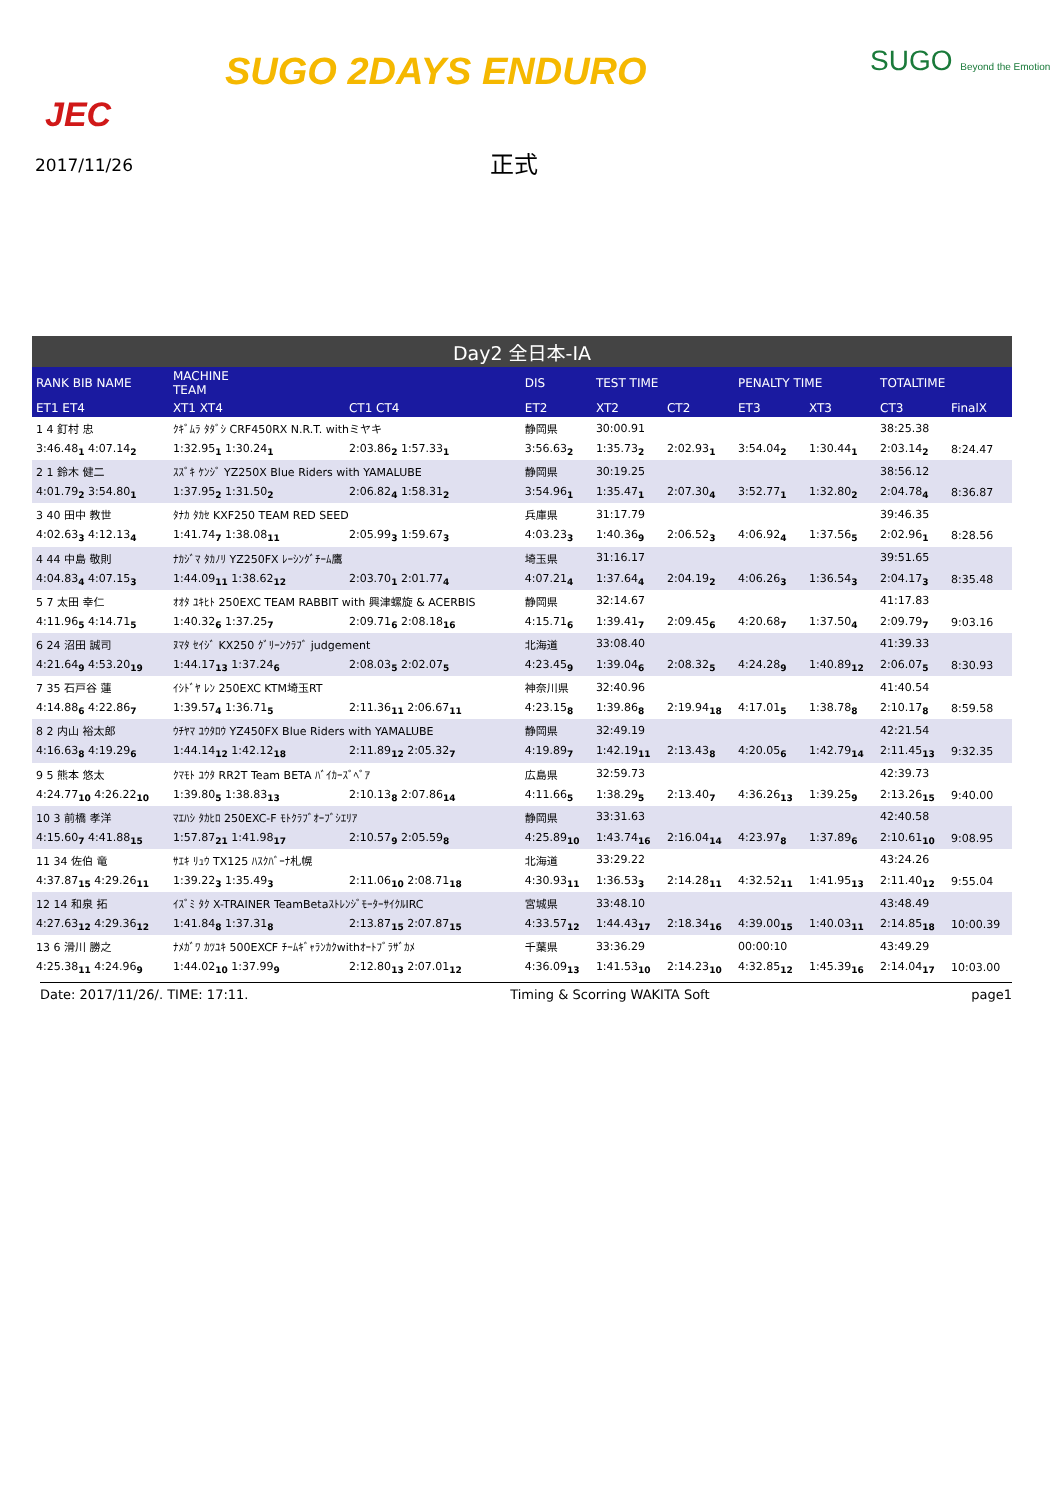SUGO 2DAYS ENDURO SUGO Beyond the Emotion
JEC
2017/11/26 正式
Day2 全日本-IA
| RANK BIB NAME | MACHINE TEAM | | DIS | TEST TIME | | PENALTY TIME | | TOTALTIME | |
| --- | --- | --- | --- | --- | --- | --- | --- | --- | --- |
| ET1 ET4 | XT1 XT4 | CT1 CT4 | ET2 | XT2 | CT2 | ET3 | XT3 | CT3 | FinalX |
| 1 4 釘村 忠 | ｸｷﾞﾑﾗ ﾀﾀﾞｼ CRF450RX N.R.T. withミヤキ | | 静岡県 | 30:00.91 | | | | 38:25.38 | |
| 3:46.48<sub>1</sub> 4:07.14<sub>2</sub> | 1:32.95<sub>1</sub> 1:30.24<sub>1</sub> | 2:03.86<sub>2</sub> 1:57.33<sub>1</sub> | 3:56.63<sub>2</sub> | 1:35.73<sub>2</sub> | 2:02.93<sub>1</sub> | 3:54.04<sub>2</sub> | 1:30.44<sub>1</sub> | 2:03.14<sub>2</sub> | 8:24.47 |
| 2 1 鈴木 健二 | ｽｽﾞｷ ｹﾝｼﾞ YZ250X Blue Riders with YAMALUBE | | 静岡県 | 30:19.25 | | | | 38:56.12 | |
| 4:01.79<sub>2</sub> 3:54.80<sub>1</sub> | 1:37.95<sub>2</sub> 1:31.50<sub>2</sub> | 2:06.82<sub>4</sub> 1:58.31<sub>2</sub> | 3:54.96<sub>1</sub> | 1:35.47<sub>1</sub> | 2:07.30<sub>4</sub> | 3:52.77<sub>1</sub> | 1:32.80<sub>2</sub> | 2:04.78<sub>4</sub> | 8:36.87 |
| 3 40 田中 教世 | ﾀﾅｶ ﾀｶｾ KXF250 TEAM RED SEED | | 兵庫県 | 31:17.79 | | | | 39:46.35 | |
| 4:02.63<sub>3</sub> 4:12.13<sub>4</sub> | 1:41.74<sub>7</sub> 1:38.08<sub>11</sub> | 2:05.99<sub>3</sub> 1:59.67<sub>3</sub> | 4:03.23<sub>3</sub> | 1:40.36<sub>9</sub> | 2:06.52<sub>3</sub> | 4:06.92<sub>4</sub> | 1:37.56<sub>5</sub> | 2:02.96<sub>1</sub> | 8:28.56 |
| 4 44 中島 敬則 | ﾅｶｼﾞﾏ ﾀｶﾉﾘ YZ250FX ﾚｰｼﾝｸﾞﾁｰﾑ鷹 | | 埼玉県 | 31:16.17 | | | | 39:51.65 | |
| 4:04.83<sub>4</sub> 4:07.15<sub>3</sub> | 1:44.09<sub>11</sub> 1:38.62<sub>12</sub> | 2:03.70<sub>1</sub> 2:01.77<sub>4</sub> | 4:07.21<sub>4</sub> | 1:37.64<sub>4</sub> | 2:04.19<sub>2</sub> | 4:06.26<sub>3</sub> | 1:36.54<sub>3</sub> | 2:04.17<sub>3</sub> | 8:35.48 |
| 5 7 太田 幸仁 | ｵｵﾀ ﾕｷﾋﾄ 250EXC TEAM RABBIT with 興津螺旋 & ACERBIS | | 静岡県 | 32:14.67 | | | | 41:17.83 | |
| 4:11.96<sub>5</sub> 4:14.71<sub>5</sub> | 1:40.32<sub>6</sub> 1:37.25<sub>7</sub> | 2:09.71<sub>6</sub> 2:08.18<sub>16</sub> | 4:15.71<sub>6</sub> | 1:39.41<sub>7</sub> | 2:09.45<sub>6</sub> | 4:20.68<sub>7</sub> | 1:37.50<sub>4</sub> | 2:09.79<sub>7</sub> | 9:03.16 |
| 6 24 沼田 誠司 | ﾇﾏﾀ ｾｲｼﾞ KX250 ｸﾞﾘｰﾝｸﾗﾌﾞ judgement | | 北海道 | 33:08.40 | | | | 41:39.33 | |
| 4:21.64<sub>9</sub> 4:53.20<sub>19</sub> | 1:44.17<sub>13</sub> 1:37.24<sub>6</sub> | 2:08.03<sub>5</sub> 2:02.07<sub>5</sub> | 4:23.45<sub>9</sub> | 1:39.04<sub>6</sub> | 2:08.32<sub>5</sub> | 4:24.28<sub>9</sub> | 1:40.89<sub>12</sub> | 2:06.07<sub>5</sub> | 8:30.93 |
| 7 35 石戸谷 蓮 | ｲｼﾄﾞﾔ ﾚﾝ 250EXC KTM埼玉RT | | 神奈川県 | 32:40.96 | | | | 41:40.54 | |
| 4:14.88<sub>6</sub> 4:22.86<sub>7</sub> | 1:39.57<sub>4</sub> 1:36.71<sub>5</sub> | 2:11.36<sub>11</sub> 2:06.67<sub>11</sub> | 4:23.15<sub>8</sub> | 1:39.86<sub>8</sub> | 2:19.94<sub>18</sub> | 4:17.01<sub>5</sub> | 1:38.78<sub>8</sub> | 2:10.17<sub>8</sub> | 8:59.58 |
| 8 2 内山 裕太郎 | ｳﾁﾔﾏ ﾕｳﾀﾛｳ YZ450FX Blue Riders with YAMALUBE | | 静岡県 | 32:49.19 | | | | 42:21.54 | |
| 4:16.63<sub>8</sub> 4:19.29<sub>6</sub> | 1:44.14<sub>12</sub> 1:42.12<sub>18</sub> | 2:11.89<sub>12</sub> 2:05.32<sub>7</sub> | 4:19.89<sub>7</sub> | 1:42.19<sub>11</sub> | 2:13.43<sub>8</sub> | 4:20.05<sub>6</sub> | 1:42.79<sub>14</sub> | 2:11.45<sub>13</sub> | 9:32.35 |
| 9 5 熊本 悠太 | ｸﾏﾓﾄ ﾕｳﾀ RR2T Team BETA ﾊﾞｲｶｰｽﾞﾍﾞｱ | | 広島県 | 32:59.73 | | | | 42:39.73 | |
| 4:24.77<sub>10</sub> 4:26.22<sub>10</sub> | 1:39.80<sub>5</sub> 1:38.83<sub>13</sub> | 2:10.13<sub>8</sub> 2:07.86<sub>14</sub> | 4:11.66<sub>5</sub> | 1:38.29<sub>5</sub> | 2:13.40<sub>7</sub> | 4:36.26<sub>13</sub> | 1:39.25<sub>9</sub> | 2:13.26<sub>15</sub> | 9:40.00 |
| 10 3 前橋 孝洋 | ﾏｴﾊｼ ﾀｶﾋﾛ 250EXC-F ﾓﾄｸﾗﾌﾞｵｰﾌﾞｼｴﾘｱ | | 静岡県 | 33:31.63 | | | | 42:40.58 | |
| 4:15.60<sub>7</sub> 4:41.88<sub>15</sub> | 1:57.87<sub>21</sub> 1:41.98<sub>17</sub> | 2:10.57<sub>9</sub> 2:05.59<sub>8</sub> | 4:25.89<sub>10</sub> | 1:43.74<sub>16</sub> | 2:16.04<sub>14</sub> | 4:23.97<sub>8</sub> | 1:37.89<sub>6</sub> | 2:10.61<sub>10</sub> | 9:08.95 |
| 11 34 佐伯 竜 | ｻｴｷ ﾘｭｳ TX125 ﾊｽｸﾊﾞｰﾅ札幌 | | 北海道 | 33:29.22 | | | | 43:24.26 | |
| 4:37.87<sub>15</sub> 4:29.26<sub>11</sub> | 1:39.22<sub>3</sub> 1:35.49<sub>3</sub> | 2:11.06<sub>10</sub> 2:08.71<sub>18</sub> | 4:30.93<sub>11</sub> | 1:36.53<sub>3</sub> | 2:14.28<sub>11</sub> | 4:32.52<sub>11</sub> | 1:41.95<sub>13</sub> | 2:11.40<sub>12</sub> | 9:55.04 |
| 12 14 和泉 拓 | ｲｽﾞﾐ ﾀｸ X-TRAINER TeamBetaｽﾄﾚﾝｼﾞﾓｰﾀｰｻｲｸﾙIRC | | 宮城県 | 33:48.10 | | | | 43:48.49 | |
| 4:27.63<sub>12</sub> 4:29.36<sub>12</sub> | 1:41.84<sub>8</sub> 1:37.31<sub>8</sub> | 2:13.87<sub>15</sub> 2:07.87<sub>15</sub> | 4:33.57<sub>12</sub> | 1:44.43<sub>17</sub> | 2:18.34<sub>16</sub> | 4:39.00<sub>15</sub> | 1:40.03<sub>11</sub> | 2:14.85<sub>18</sub> | 10:00.39 |
| 13 6 滑川 勝之 | ﾅﾒｶﾞﾜ ｶﾂﾕｷ 500EXCF ﾁｰﾑｷﾞｬﾗﾝｶｸwithｵｰﾄﾌﾞﾗｻﾞｶﾒ | | 千葉県 | 33:36.29 | | 00:00:10 | | 43:49.29 | |
| 4:25.38<sub>11</sub> 4:24.96<sub>9</sub> | 1:44.02<sub>10</sub> 1:37.99<sub>9</sub> | 2:12.80<sub>13</sub> 2:07.01<sub>12</sub> | 4:36.09<sub>13</sub> | 1:41.53<sub>10</sub> | 2:14.23<sub>10</sub> | 4:32.85<sub>12</sub> | 1:45.39<sub>16</sub> | 2:14.04<sub>17</sub> | 10:03.00 |
Date: 2017/11/26/. TIME: 17:11. Timing & Scorring WAKITA Soft page1